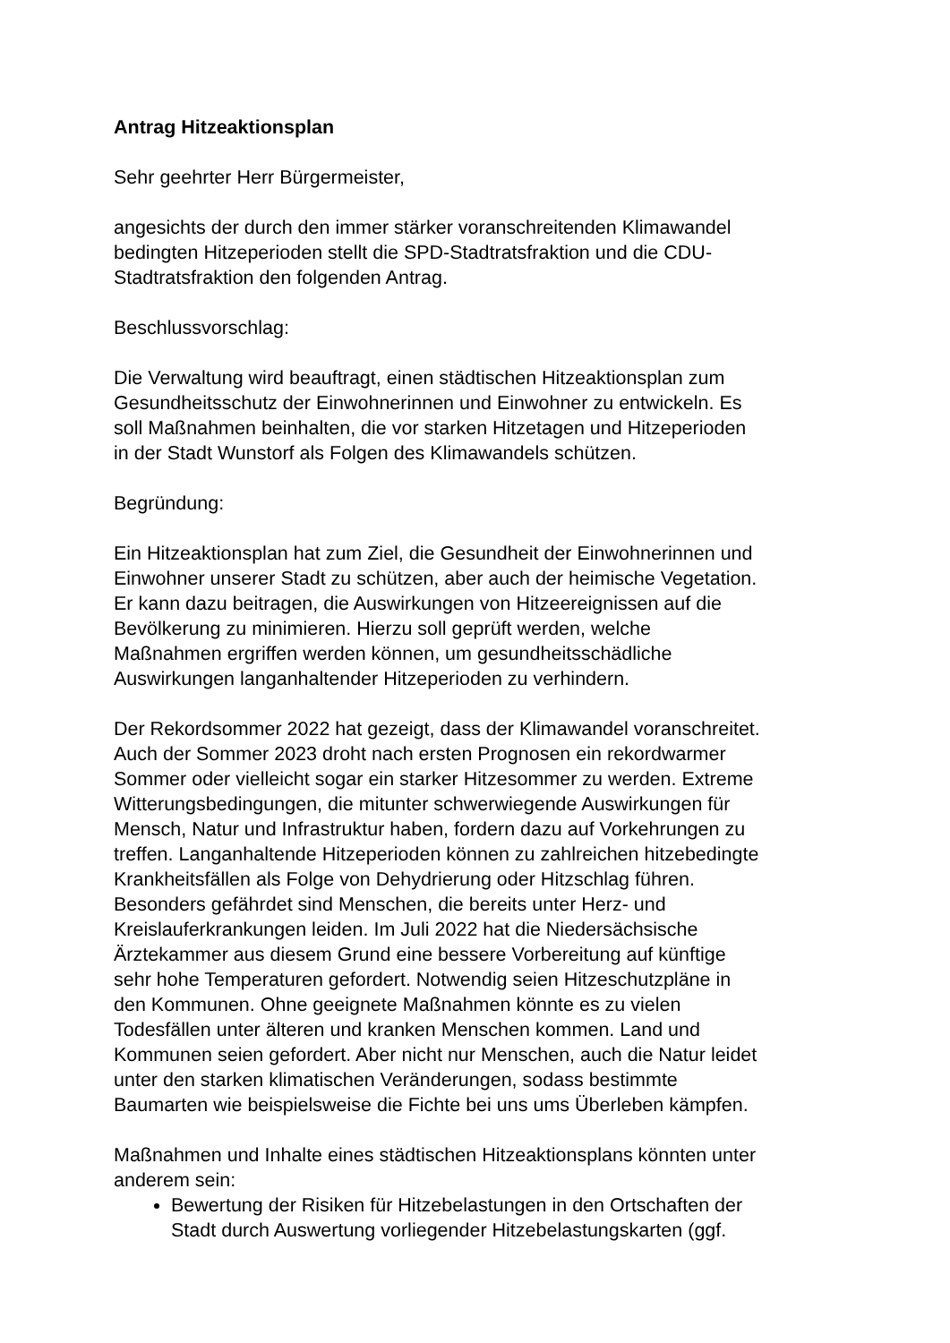Antrag Hitzeaktionsplan
Sehr geehrter Herr Bürgermeister,
angesichts der durch den immer stärker voranschreitenden Klimawandel
bedingten Hitzeperioden stellt die SPD-Stadtratsfraktion und die CDU-
Stadtratsfraktion den folgenden Antrag.
Beschlussvorschlag:
Die Verwaltung wird beauftragt, einen städtischen Hitzeaktionsplan zum
Gesundheitsschutz der Einwohnerinnen und Einwohner zu entwickeln. Es
soll Maßnahmen beinhalten, die vor starken Hitzetagen und Hitzeperioden
in der Stadt Wunstorf als Folgen des Klimawandels schützen.
Begründung:
Ein Hitzeaktionsplan hat zum Ziel, die Gesundheit der Einwohnerinnen und
Einwohner unserer Stadt zu schützen, aber auch der heimische Vegetation.
Er kann dazu beitragen, die Auswirkungen von Hitzeereignissen auf die
Bevölkerung zu minimieren. Hierzu soll geprüft werden, welche
Maßnahmen ergriffen werden können, um gesundheitsschädliche
Auswirkungen langanhaltender Hitzeperioden zu verhindern.
Der Rekordsommer 2022 hat gezeigt, dass der Klimawandel voranschreitet.
Auch der Sommer 2023 droht nach ersten Prognosen ein rekordwarmer
Sommer oder vielleicht sogar ein starker Hitzesommer zu werden. Extreme
Witterungsbedingungen, die mitunter schwerwiegende Auswirkungen für
Mensch, Natur und Infrastruktur haben, fordern dazu auf Vorkehrungen zu
treffen. Langanhaltende Hitzeperioden können zu zahlreichen hitzebedingte
Krankheitsfällen als Folge von Dehydrierung oder Hitzschlag führen.
Besonders gefährdet sind Menschen, die bereits unter Herz- und
Kreislauferkrankungen leiden. Im Juli 2022 hat die Niedersächsische
Ärztekammer aus diesem Grund eine bessere Vorbereitung auf künftige
sehr hohe Temperaturen gefordert. Notwendig seien Hitzeschutzpläne in
den Kommunen. Ohne geeignete Maßnahmen könnte es zu vielen
Todesfällen unter älteren und kranken Menschen kommen. Land und
Kommunen seien gefordert. Aber nicht nur Menschen, auch die Natur leidet
unter den starken klimatischen Veränderungen, sodass bestimmte
Baumarten wie beispielsweise die Fichte bei uns ums Überleben kämpfen.
Maßnahmen und Inhalte eines städtischen Hitzeaktionsplans könnten unter
anderem sein:
Bewertung der Risiken für Hitzebelastungen in den Ortschaften der
Stadt durch Auswertung vorliegender Hitzebelastungskarten (ggf.